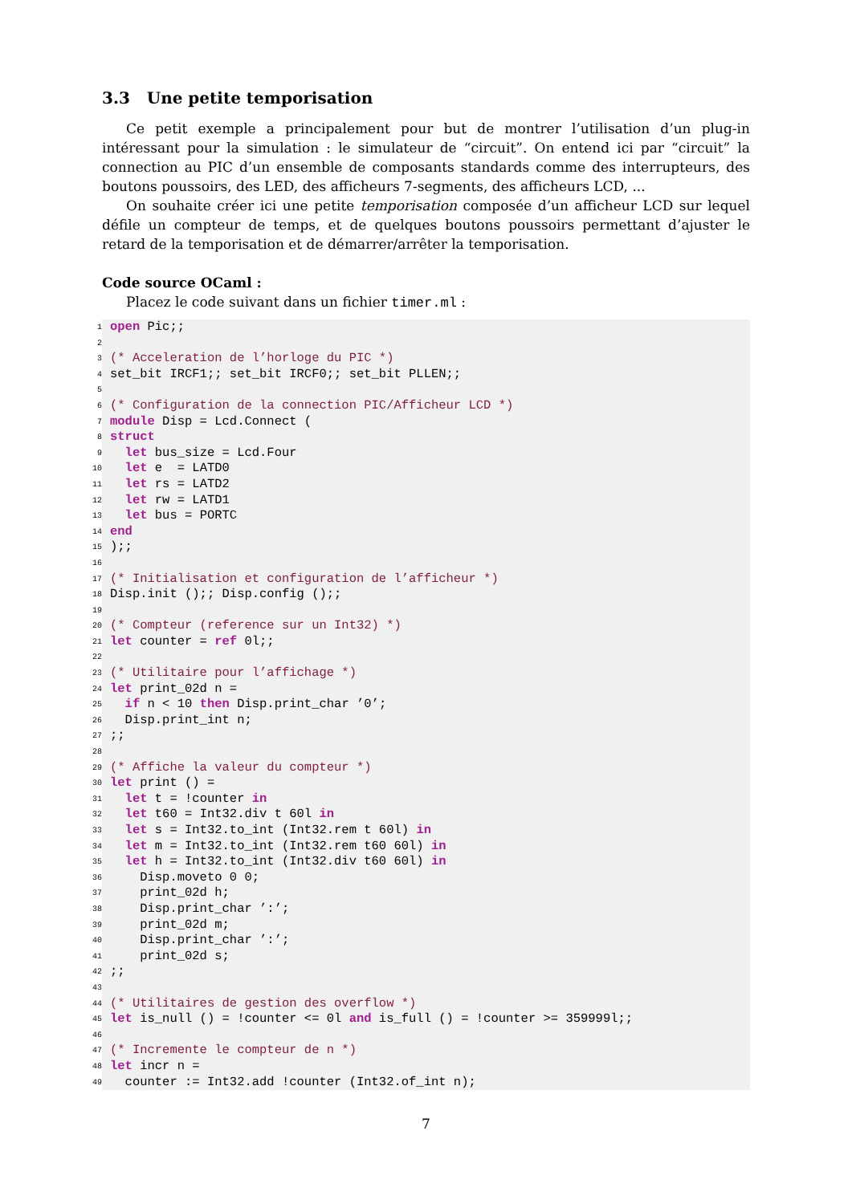3.3 Une petite temporisation
Ce petit exemple a principalement pour but de montrer l’utilisation d’un plug-in intéressant pour la simulation : le simulateur de “circuit”. On entend ici par “circuit” la connection au PIC d’un ensemble de composants standards comme des interrupteurs, des boutons poussoirs, des LED, des afficheurs 7-segments, des afficheurs LCD, ...
On souhaite créer ici une petite temporisation composée d’un afficheur LCD sur lequel défile un compteur de temps, et de quelques boutons poussoirs permettant d’ajuster le retard de la temporisation et de démarrer/arrêter la temporisation.
Code source OCaml :
Placez le code suivant dans un fichier timer.ml :
1 open Pic;;
2
3 (* Acceleration de l’horloge du PIC *)
4 set_bit IRCF1;; set_bit IRCF0;; set_bit PLLEN;;
5
6 (* Configuration de la connection PIC/Afficheur LCD *)
7 module Disp = Lcd.Connect (
8 struct
9 let bus_size = Lcd.Four
10 let e = LATD0
11 let rs = LATD2
12 let rw = LATD1
13 let bus = PORTC
14 end
15);;
16
17 (* Initialisation et configuration de l’afficheur *)
18 Disp.init ();; Disp.config ();;
19
20 (* Compteur (reference sur un Int32) *)
21 let counter = ref 0l;;
22
23 (* Utilitaire pour l’affichage *)
24 let print_02d n =
25 if n < 10 then Disp.print_char ’0’;
26 Disp.print_int n;
27;;
28
29 (* Affiche la valeur du compteur *)
30 let print () =
31 let t = !counter in
32 let t60 = Int32.div t 60l in
33 let s = Int32.to_int (Int32.rem t 60l) in
34 let m = Int32.to_int (Int32.rem t60 60l) in
35 let h = Int32.to_int (Int32.div t60 60l) in
36 Disp.moveto 0 0;
37 print_02d h;
38 Disp.print_char ’:’;
39 print_02d m;
40 Disp.print_char ’:’;
41 print_02d s;
42;;
43
44 (* Utilitaires de gestion des overflow *)
45 let is_null () = !counter <= 0l and is_full () = !counter >= 359999l;;
46
47 (* Incremente le compteur de n *)
48 let incr n =
49 counter := Int32.add !counter (Int32.of_int n);
7